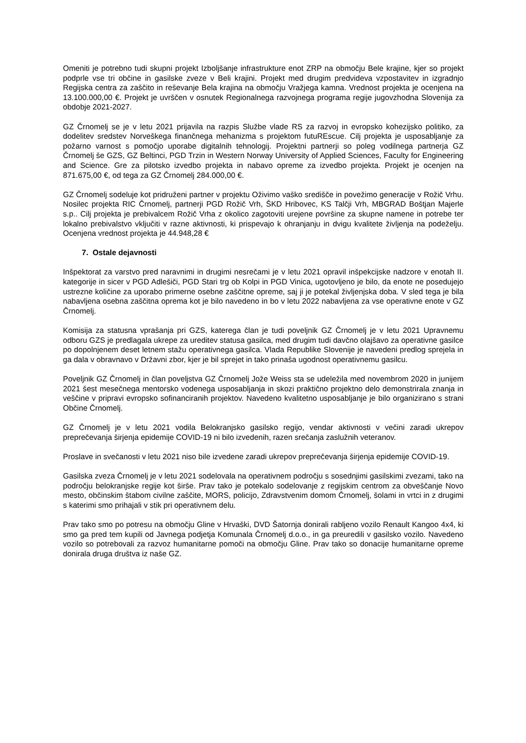Omeniti je potrebno tudi skupni projekt Izboljšanje infrastrukture enot ZRP na območju Bele krajine, kjer so projekt podprle vse tri občine in gasilske zveze v Beli krajini. Projekt med drugim predvideva vzpostavitev in izgradnjo Regijska centra za zaščito in reševanje Bela krajina na območju Vražjega kamna. Vrednost projekta je ocenjena na 13.100.000,00 €. Projekt je uvrščen v osnutek Regionalnega razvojnega programa regije jugovzhodna Slovenija za obdobje 2021-2027.
GZ Črnomelj se je v letu 2021 prijavila na razpis Službe vlade RS za razvoj in evropsko kohezijsko politiko, za dodelitev sredstev Norveškega finančnega mehanizma s projektom futuREscue. Cilj projekta je usposabljanje za požarno varnost s pomočjo uporabe digitalnih tehnologij. Projektni partnerji so poleg vodilnega partnerja GZ Črnomelj še GZS, GZ Beltinci, PGD Trzin in Western Norway University of Applied Sciences, Faculty for Engineering and Science. Gre za pilotsko izvedbo projekta in nabavo opreme za izvedbo projekta. Projekt je ocenjen na 871.675,00 €, od tega za GZ Črnomelj 284.000,00 €.
GZ Črnomelj sodeluje kot pridruženi partner v projektu Oživimo vaško središče in povežimo generacije v Rožič Vrhu. Nosilec projekta RIC Črnomelj, partnerji PGD Rožič Vrh, ŠKD Hribovec, KS Talčji Vrh, MBGRAD Boštjan Majerle s.p.. Cilj projekta je prebivalcem Rožič Vrha z okolico zagotoviti urejene površine za skupne namene in potrebe ter lokalno prebivalstvo vključiti v razne aktivnosti, ki prispevajo k ohranjanju in dvigu kvalitete življenja na podeželju. Ocenjena vrednost projekta je 44.948,28 €
7. Ostale dejavnosti
Inšpektorat za varstvo pred naravnimi in drugimi nesrečami je v letu 2021 opravil inšpekcijske nadzore v enotah II. kategorije in sicer v PGD Adlešiči, PGD Stari trg ob Kolpi in PGD Vinica, ugotovljeno je bilo, da enote ne posedujejo ustrezne količine za uporabo primerne osebne zaščitne opreme, saj ji je potekal življenjska doba. V sled tega je bila nabavljena osebna zaščitna oprema kot je bilo navedeno in bo v letu 2022 nabavljena za vse operativne enote v GZ Črnomelj.
Komisija za statusna vprašanja pri GZS, katerega član je tudi poveljnik GZ Črnomelj je v letu 2021 Upravnemu odboru GZS je predlagala ukrepe za ureditev statusa gasilca, med drugim tudi davčno olajšavo za operativne gasilce po dopolnjenem deset letnem stažu operativnega gasilca. Vlada Republike Slovenije je navedeni predlog sprejela in ga dala v obravnavo v Državni zbor, kjer je bil sprejet in tako prinaša ugodnost operativnemu gasilcu.
Poveljnik GZ Črnomelj in član poveljstva GZ Črnomelj Jože Weiss sta se udeležila med novembrom 2020 in junijem 2021 šest mesečnega mentorsko vodenega usposabljanja in skozi praktično projektno delo demonstrirala znanja in veščine v pripravi evropsko sofinanciranih projektov. Navedeno kvalitetno usposabljanje je bilo organizirano s strani Občine Črnomelj.
GZ Črnomelj je v letu 2021 vodila Belokranjsko gasilsko regijo, vendar aktivnosti v večini zaradi ukrepov preprečevanja širjenja epidemije COVID-19 ni bilo izvedenih, razen srečanja zaslužnih veteranov.
Proslave in svečanosti v letu 2021 niso bile izvedene zaradi ukrepov preprečevanja širjenja epidemije COVID-19.
Gasilska zveza Črnomelj je v letu 2021 sodelovala na operativnem področju s sosednjimi gasilskimi zvezami, tako na področju belokranjske regije kot širše. Prav tako je potekalo sodelovanje z regijskim centrom za obveščanje Novo mesto, občinskim štabom civilne zaščite, MORS, policijo, Zdravstvenim domom Črnomelj, šolami in vrtci in z drugimi s katerimi smo prihajali v stik pri operativnem delu.
Prav tako smo po potresu na območju Gline v Hrvaški, DVD Šatornja donirali rabljeno vozilo Renault Kangoo 4x4, ki smo ga pred tem kupili od Javnega podjetja Komunala Črnomelj d.o.o., in ga preuredili v gasilsko vozilo. Navedeno vozilo so potrebovali za razvoz humanitarne pomoči na območju Gline. Prav tako so donacije humanitarne opreme donirala druga društva iz naše GZ.